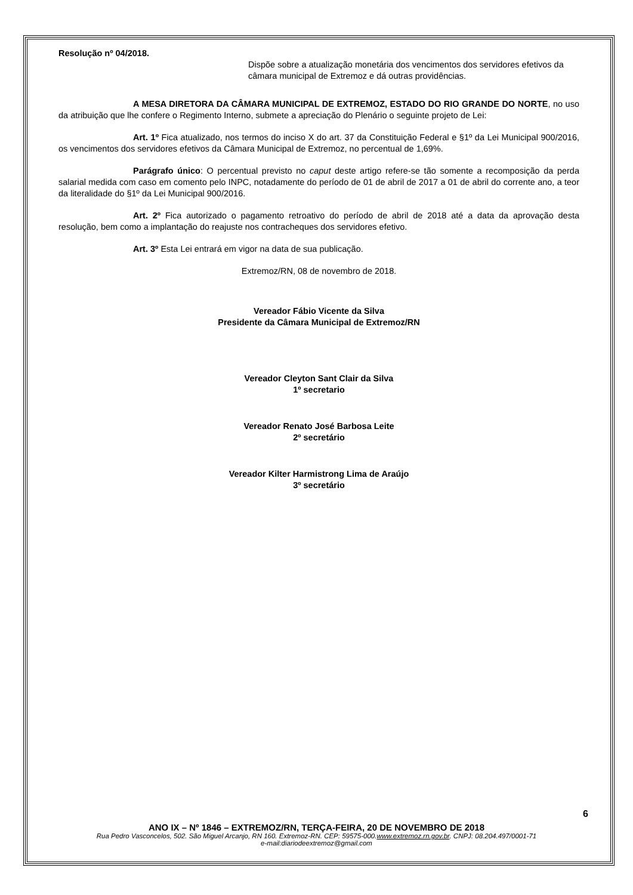Resolução nº 04/2018.
Dispõe sobre a atualização monetária dos vencimentos dos servidores efetivos da câmara municipal de Extremoz e dá outras providências.
A MESA DIRETORA DA CÂMARA MUNICIPAL DE EXTREMOZ, ESTADO DO RIO GRANDE DO NORTE, no uso da atribuição que lhe confere o Regimento Interno, submete a apreciação do Plenário o seguinte projeto de Lei:
Art. 1º Fica atualizado, nos termos do inciso X do art. 37 da Constituição Federal e §1º da Lei Municipal 900/2016, os vencimentos dos servidores efetivos da Câmara Municipal de Extremoz, no percentual de 1,69%.
Parágrafo único: O percentual previsto no caput deste artigo refere-se tão somente a recomposição da perda salarial medida com caso em comento pelo INPC, notadamente do período de 01 de abril de 2017 a 01 de abril do corrente ano, a teor da literalidade do §1º da Lei Municipal 900/2016.
Art. 2º Fica autorizado o pagamento retroativo do período de abril de 2018 até a data da aprovação desta resolução, bem como a implantação do reajuste nos contracheques dos servidores efetivo.
Art. 3º Esta Lei entrará em vigor na data de sua publicação.
Extremoz/RN, 08 de novembro de 2018.
Vereador Fábio Vicente da Silva
Presidente da Câmara Municipal de Extremoz/RN
Vereador Cleyton Sant Clair da Silva
1º secretario
Vereador Renato José Barbosa Leite
2º secretário
Vereador Kilter Harmistrong Lima de Araújo
3º secretário
6
ANO IX – Nº 1846 – EXTREMOZ/RN, TERÇA-FEIRA, 20 DE NOVEMBRO DE 2018
Rua Pedro Vasconcelos, 502. São Miguel Arcanjo, RN 160. Extremoz-RN. CEP: 59575-000.www.extremoz.rn.gov.br. CNPJ: 08.204.497/0001-71
e-mail:diariodeextremoz@gmail.com